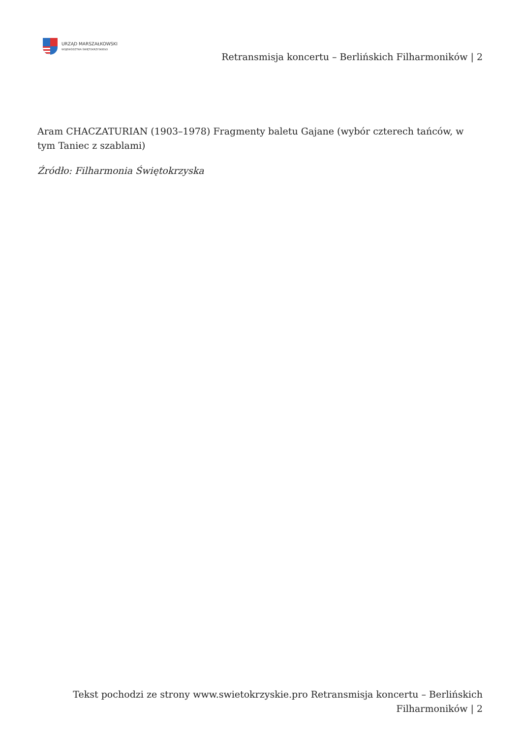URZĄD MARSZAŁKOWSKI
WOJEWÓDZTWA ŚWIĘTOKRZYSKIEGO
Retransmisja koncertu – Berlińskich Filharmoników | 2
Aram CHACZATURIAN (1903–1978) Fragmenty baletu Gajane (wybór czterech tańców, w tym Taniec z szablami)
Źródło: Filharmonia Świętokrzyska
Tekst pochodzi ze strony www.swietokrzyskie.pro Retransmisja koncertu – Berlińskich Filharmoników | 2